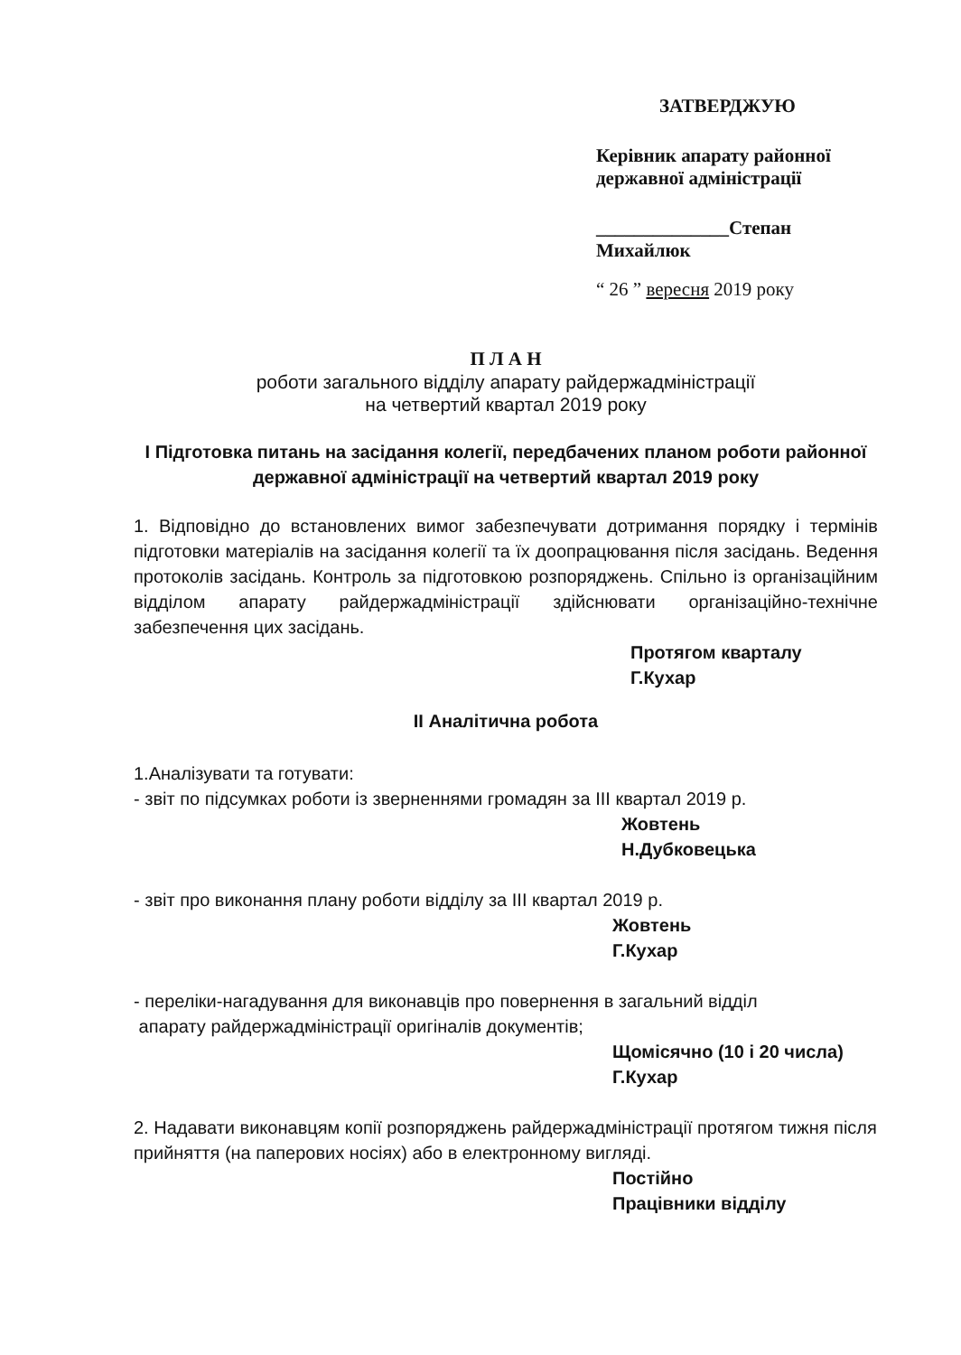ЗАТВЕРДЖУЮ
Керівник апарату районної
державної адміністрації
______________Степан Михайлюк
“ 26 ” вересня 2019 року
П Л А Н
роботи загального відділу апарату райдержадміністрації
на четвертий квартал 2019 року
I Підготовка питань на засідання колегії, передбачених планом роботи районної державної адміністрації на четвертий квартал 2019 року
1. Відповідно до встановлених вимог забезпечувати дотримання порядку і термінів підготовки матеріалів на засідання колегії та їх доопрацювання після засідань. Ведення протоколів засідань. Контроль за підготовкою розпоряджень. Спільно із організаційним відділом апарату райдержадміністрації здійснювати організаційно-технічне забезпечення цих засідань.
Протягом кварталу
Г.Кухар
II Аналітична робота
1.Аналізувати та готувати:
- звіт по підсумках роботи із зверненнями громадян за III квартал 2019 р.
Жовтень
Н.Дубковецька
- звіт про виконання плану роботи відділу за III квартал 2019 р.
Жовтень
Г.Кухар
- переліки-нагадування для виконавців про повернення в загальний відділ
апарату райдержадміністрації оригіналів документів;
Щомісячно (10 і 20 числа)
Г.Кухар
2. Надавати виконавцям копії розпоряджень райдержадміністрації протягом тижня після прийняття (на паперових носіях) або в електронному вигляді.
Постійно
Працівники відділу